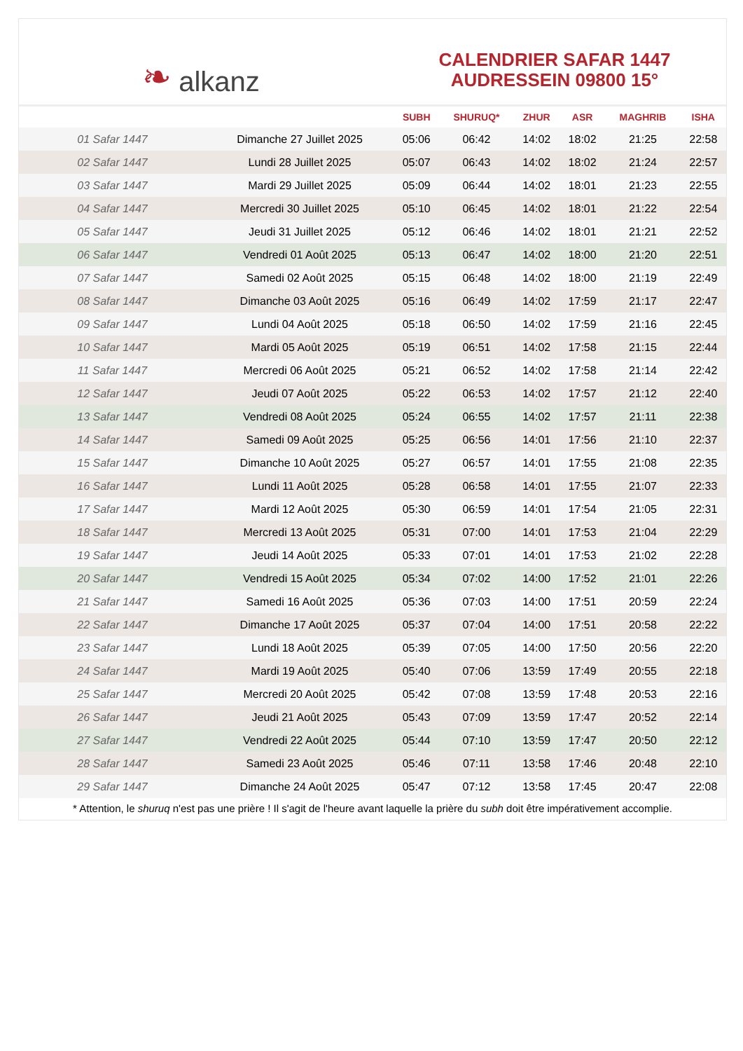❧ alkanz
CALENDRIER SAFAR 1447
AUDRESSEIN 09800 15°
| | | SUBH | SHURUQ* | ZHUR | ASR | MAGHRIB | ISHA |
| --- | --- | --- | --- | --- | --- | --- | --- |
| 01 Safar 1447 | Dimanche 27 Juillet 2025 | 05:06 | 06:42 | 14:02 | 18:02 | 21:25 | 22:58 |
| 02 Safar 1447 | Lundi 28 Juillet 2025 | 05:07 | 06:43 | 14:02 | 18:02 | 21:24 | 22:57 |
| 03 Safar 1447 | Mardi 29 Juillet 2025 | 05:09 | 06:44 | 14:02 | 18:01 | 21:23 | 22:55 |
| 04 Safar 1447 | Mercredi 30 Juillet 2025 | 05:10 | 06:45 | 14:02 | 18:01 | 21:22 | 22:54 |
| 05 Safar 1447 | Jeudi 31 Juillet 2025 | 05:12 | 06:46 | 14:02 | 18:01 | 21:21 | 22:52 |
| 06 Safar 1447 | Vendredi 01 Août 2025 | 05:13 | 06:47 | 14:02 | 18:00 | 21:20 | 22:51 |
| 07 Safar 1447 | Samedi 02 Août 2025 | 05:15 | 06:48 | 14:02 | 18:00 | 21:19 | 22:49 |
| 08 Safar 1447 | Dimanche 03 Août 2025 | 05:16 | 06:49 | 14:02 | 17:59 | 21:17 | 22:47 |
| 09 Safar 1447 | Lundi 04 Août 2025 | 05:18 | 06:50 | 14:02 | 17:59 | 21:16 | 22:45 |
| 10 Safar 1447 | Mardi 05 Août 2025 | 05:19 | 06:51 | 14:02 | 17:58 | 21:15 | 22:44 |
| 11 Safar 1447 | Mercredi 06 Août 2025 | 05:21 | 06:52 | 14:02 | 17:58 | 21:14 | 22:42 |
| 12 Safar 1447 | Jeudi 07 Août 2025 | 05:22 | 06:53 | 14:02 | 17:57 | 21:12 | 22:40 |
| 13 Safar 1447 | Vendredi 08 Août 2025 | 05:24 | 06:55 | 14:02 | 17:57 | 21:11 | 22:38 |
| 14 Safar 1447 | Samedi 09 Août 2025 | 05:25 | 06:56 | 14:01 | 17:56 | 21:10 | 22:37 |
| 15 Safar 1447 | Dimanche 10 Août 2025 | 05:27 | 06:57 | 14:01 | 17:55 | 21:08 | 22:35 |
| 16 Safar 1447 | Lundi 11 Août 2025 | 05:28 | 06:58 | 14:01 | 17:55 | 21:07 | 22:33 |
| 17 Safar 1447 | Mardi 12 Août 2025 | 05:30 | 06:59 | 14:01 | 17:54 | 21:05 | 22:31 |
| 18 Safar 1447 | Mercredi 13 Août 2025 | 05:31 | 07:00 | 14:01 | 17:53 | 21:04 | 22:29 |
| 19 Safar 1447 | Jeudi 14 Août 2025 | 05:33 | 07:01 | 14:01 | 17:53 | 21:02 | 22:28 |
| 20 Safar 1447 | Vendredi 15 Août 2025 | 05:34 | 07:02 | 14:00 | 17:52 | 21:01 | 22:26 |
| 21 Safar 1447 | Samedi 16 Août 2025 | 05:36 | 07:03 | 14:00 | 17:51 | 20:59 | 22:24 |
| 22 Safar 1447 | Dimanche 17 Août 2025 | 05:37 | 07:04 | 14:00 | 17:51 | 20:58 | 22:22 |
| 23 Safar 1447 | Lundi 18 Août 2025 | 05:39 | 07:05 | 14:00 | 17:50 | 20:56 | 22:20 |
| 24 Safar 1447 | Mardi 19 Août 2025 | 05:40 | 07:06 | 13:59 | 17:49 | 20:55 | 22:18 |
| 25 Safar 1447 | Mercredi 20 Août 2025 | 05:42 | 07:08 | 13:59 | 17:48 | 20:53 | 22:16 |
| 26 Safar 1447 | Jeudi 21 Août 2025 | 05:43 | 07:09 | 13:59 | 17:47 | 20:52 | 22:14 |
| 27 Safar 1447 | Vendredi 22 Août 2025 | 05:44 | 07:10 | 13:59 | 17:47 | 20:50 | 22:12 |
| 28 Safar 1447 | Samedi 23 Août 2025 | 05:46 | 07:11 | 13:58 | 17:46 | 20:48 | 22:10 |
| 29 Safar 1447 | Dimanche 24 Août 2025 | 05:47 | 07:12 | 13:58 | 17:45 | 20:47 | 22:08 |
* Attention, le shuruq n'est pas une prière ! Il s'agit de l'heure avant laquelle la prière du subh doit être impérativement accomplie.